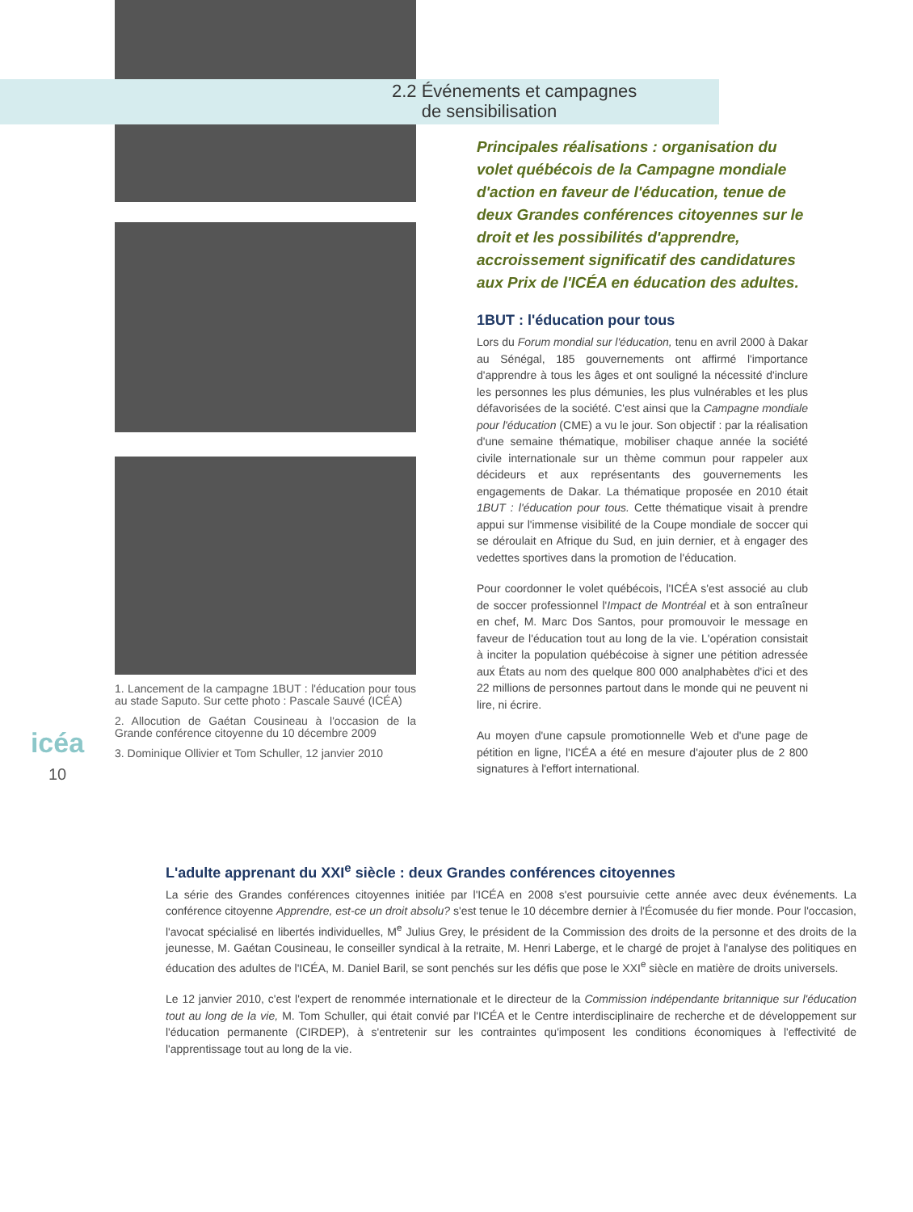icéa
10
1. Lancement de la campagne 1BUT : l'éducation pour tous au stade Saputo. Sur cette photo : Pascale Sauvé (ICÉA)
2. Allocution de Gaétan Cousineau à l'occasion de la Grande conférence citoyenne du 10 décembre 2009
3. Dominique Ollivier et Tom Schuller, 12 janvier 2010
2.2 Événements et campagnes
de sensibilisation
Principales réalisations : organisation du volet québécois de la Campagne mondiale d'action en faveur de l'éducation, tenue de deux Grandes conférences citoyennes sur le droit et les possibilités d'apprendre, accroissement significatif des candidatures aux Prix de l'ICÉA en éducation des adultes.
1BUT : l'éducation pour tous
Lors du Forum mondial sur l'éducation, tenu en avril 2000 à Dakar au Sénégal, 185 gouvernements ont affirmé l'importance d'apprendre à tous les âges et ont souligné la nécessité d'inclure les personnes les plus démunies, les plus vulnérables et les plus défavorisées de la société. C'est ainsi que la Campagne mondiale pour l'éducation (CME) a vu le jour. Son objectif : par la réalisation d'une semaine thématique, mobiliser chaque année la société civile internationale sur un thème commun pour rappeler aux décideurs et aux représentants des gouvernements les engagements de Dakar. La thématique proposée en 2010 était 1BUT : l'éducation pour tous. Cette thématique visait à prendre appui sur l'immense visibilité de la Coupe mondiale de soccer qui se déroulait en Afrique du Sud, en juin dernier, et à engager des vedettes sportives dans la promotion de l'éducation.
Pour coordonner le volet québécois, l'ICÉA s'est associé au club de soccer professionnel l'Impact de Montréal et à son entraîneur en chef, M. Marc Dos Santos, pour promouvoir le message en faveur de l'éducation tout au long de la vie. L'opération consistait à inciter la population québécoise à signer une pétition adressée aux États au nom des quelque 800 000 analphabètes d'ici et des 22 millions de personnes partout dans le monde qui ne peuvent ni lire, ni écrire.
Au moyen d'une capsule promotionnelle Web et d'une page de pétition en ligne, l'ICÉA a été en mesure d'ajouter plus de 2 800 signatures à l'effort international.
L'adulte apprenant du XXI<sup>e</sup> siècle : deux Grandes conférences citoyennes
La série des Grandes conférences citoyennes initiée par l'ICÉA en 2008 s'est poursuivie cette année avec deux événements. La conférence citoyenne Apprendre, est-ce un droit absolu? s'est tenue le 10 décembre dernier à l'Écomusée du fier monde. Pour l'occasion, l'avocat spécialisé en libertés individuelles, M<sup>e</sup> Julius Grey, le président de la Commission des droits de la personne et des droits de la jeunesse, M. Gaétan Cousineau, le conseiller syndical à la retraite, M. Henri Laberge, et le chargé de projet à l'analyse des politiques en éducation des adultes de l'ICÉA, M. Daniel Baril, se sont penchés sur les défis que pose le XXI<sup>e</sup> siècle en matière de droits universels.
Le 12 janvier 2010, c'est l'expert de renommée internationale et le directeur de la Commission indépendante britannique sur l'éducation tout au long de la vie, M. Tom Schuller, qui était convié par l'ICÉA et le Centre interdisciplinaire de recherche et de développement sur l'éducation permanente (CIRDEP), à s'entretenir sur les contraintes qu'imposent les conditions économiques à l'effectivité de l'apprentissage tout au long de la vie.